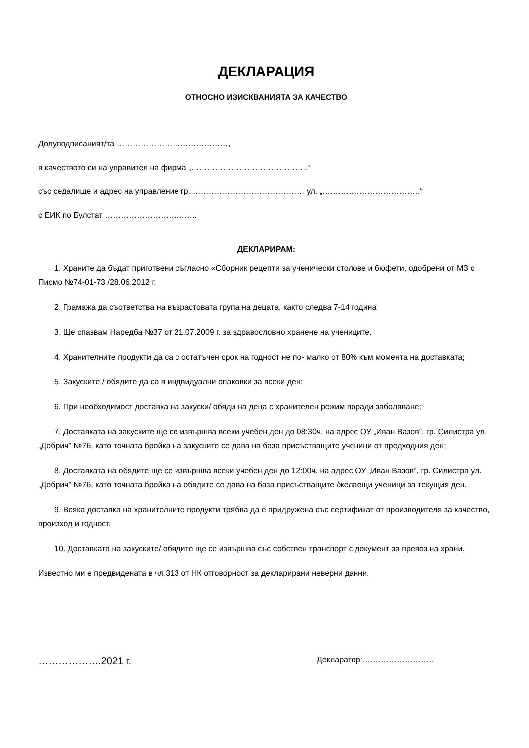ДЕКЛАРАЦИЯ
ОТНОСНО ИЗИСКВАНИЯТА ЗА КАЧЕСТВО
Долуподписаният/та ……………………………………,
в качеството си на управител на фирма „……………………………………..“
със седалище и адрес на управление гр. …………………………………… ул. „……………………………….“
с ЕИК по Булстат ……………………………..
ДЕКЛАРИРАМ:
1. Храните да бъдат приготвени съгласно «Сборник рецепти за ученически столове и бюфети, одобрени от МЗ с Писмо №74-01-73 /28.06.2012 г.
2. Грамажа да съответства на възрастовата група на децата, както следва 7-14 година
3. Ще спазвам Наредба №37 от 21.07.2009 г. за здравословно хранене на учениците.
4. Хранителните продукти да са с остатъчен срок на годност не по- малко от 80% към момента на доставката;
5. Закуските / обядите да са в индвидуални опаковки за всеки ден;
6. При необходимост доставка на закуски/ обяди на деца с хранителен режим поради заболяване;
7. Доставката на закуските ще се извършва всеки учебен ден до 08:30ч. на адрес ОУ „Иван Вазов”, гр. Силистра ул. „Добрич” №76, като точната бройка на закуските се дава на база присъстващите ученици от предходния ден;
8. Доставката на обядите ще се извършва всеки учебен ден до 12:00ч. на адрес ОУ „Иван Вазов”, гр. Силистра ул. „Добрич” №76, като точната бройка на обядите се дава на база присъстващите /желаещи ученици за текущия ден.
9. Всяка доставка на хранителните продукти трябва да е придружена със сертификат от производителя за качество, произход и годност.
10. Доставката на закуските/ обядите ще се извършва със собствен транспорт с документ за превоз на храни.
Известно ми е предвидената в чл.313 от НК отговорност за декларирани неверни данни.
……………….2021 г. Декларатор:………………………